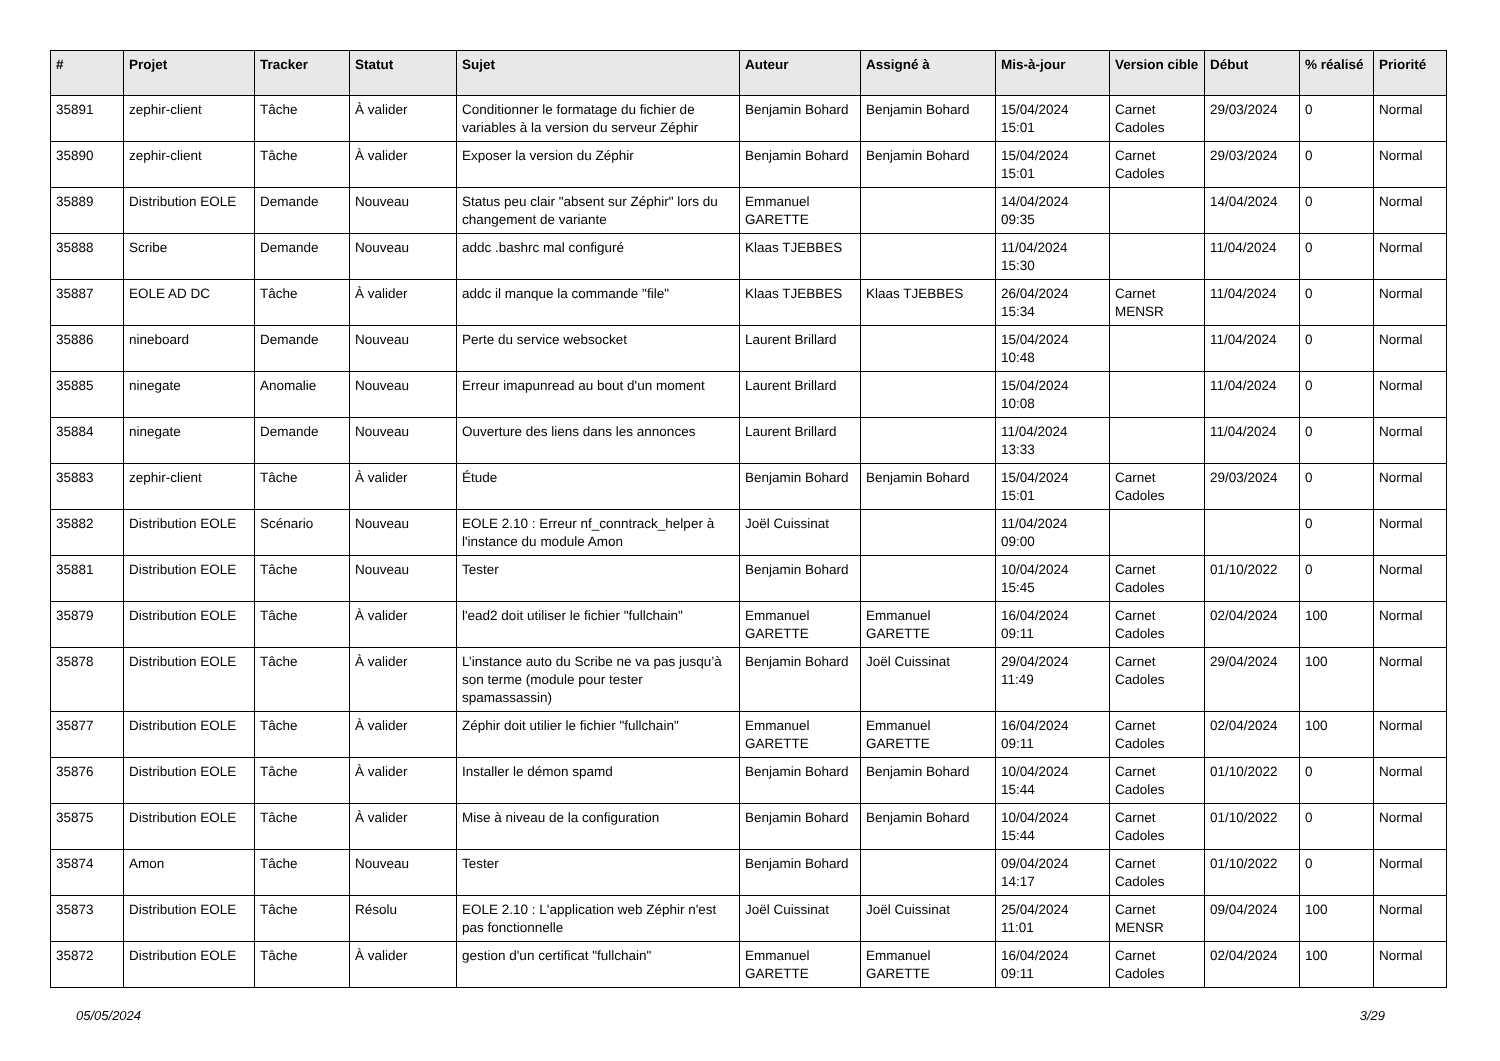| # | Projet | Tracker | Statut | Sujet | Auteur | Assigné à | Mis-à-jour | Version cible | Début | % réalisé | Priorité |
| --- | --- | --- | --- | --- | --- | --- | --- | --- | --- | --- | --- |
| 35891 | zephir-client | Tâche | À valider | Conditionner le formatage du fichier de variables à la version du serveur Zéphir | Benjamin Bohard | Benjamin Bohard | 15/04/2024 15:01 | Carnet Cadoles | 29/03/2024 | 0 | Normal |
| 35890 | zephir-client | Tâche | À valider | Exposer la version du Zéphir | Benjamin Bohard | Benjamin Bohard | 15/04/2024 15:01 | Carnet Cadoles | 29/03/2024 | 0 | Normal |
| 35889 | Distribution EOLE | Demande | Nouveau | Status peu clair "absent sur Zéphir" lors du changement de variante | Emmanuel GARETTE | | 14/04/2024 09:35 | | 14/04/2024 | 0 | Normal |
| 35888 | Scribe | Demande | Nouveau | addc .bashrc mal configuré | Klaas TJEBBES | | 11/04/2024 15:30 | | 11/04/2024 | 0 | Normal |
| 35887 | EOLE AD DC | Tâche | À valider | addc il manque la commande "file" | Klaas TJEBBES | Klaas TJEBBES | 26/04/2024 15:34 | Carnet MENSR | 11/04/2024 | 0 | Normal |
| 35886 | nineboard | Demande | Nouveau | Perte du service websocket | Laurent Brillard | | 15/04/2024 10:48 | | 11/04/2024 | 0 | Normal |
| 35885 | ninegate | Anomalie | Nouveau | Erreur imapunread au bout d'un moment | Laurent Brillard | | 15/04/2024 10:08 | | 11/04/2024 | 0 | Normal |
| 35884 | ninegate | Demande | Nouveau | Ouverture des liens dans les annonces | Laurent Brillard | | 11/04/2024 13:33 | | 11/04/2024 | 0 | Normal |
| 35883 | zephir-client | Tâche | À valider | Étude | Benjamin Bohard | Benjamin Bohard | 15/04/2024 15:01 | Carnet Cadoles | 29/03/2024 | 0 | Normal |
| 35882 | Distribution EOLE | Scénario | Nouveau | EOLE 2.10 : Erreur nf_conntrack_helper à l'instance du module Amon | Joël Cuissinat | | 11/04/2024 09:00 | | | 0 | Normal |
| 35881 | Distribution EOLE | Tâche | Nouveau | Tester | Benjamin Bohard | | 10/04/2024 15:45 | Carnet Cadoles | 01/10/2022 | 0 | Normal |
| 35879 | Distribution EOLE | Tâche | À valider | l'ead2 doit utiliser le fichier "fullchain" | Emmanuel GARETTE | Emmanuel GARETTE | 16/04/2024 09:11 | Carnet Cadoles | 02/04/2024 | 100 | Normal |
| 35878 | Distribution EOLE | Tâche | À valider | L’instance auto du Scribe ne va pas jusqu’à son terme (module pour tester spamassassin) | Benjamin Bohard | Joël Cuissinat | 29/04/2024 11:49 | Carnet Cadoles | 29/04/2024 | 100 | Normal |
| 35877 | Distribution EOLE | Tâche | À valider | Zéphir doit utilier le fichier "fullchain" | Emmanuel GARETTE | Emmanuel GARETTE | 16/04/2024 09:11 | Carnet Cadoles | 02/04/2024 | 100 | Normal |
| 35876 | Distribution EOLE | Tâche | À valider | Installer le démon spamd | Benjamin Bohard | Benjamin Bohard | 10/04/2024 15:44 | Carnet Cadoles | 01/10/2022 | 0 | Normal |
| 35875 | Distribution EOLE | Tâche | À valider | Mise à niveau de la configuration | Benjamin Bohard | Benjamin Bohard | 10/04/2024 15:44 | Carnet Cadoles | 01/10/2022 | 0 | Normal |
| 35874 | Amon | Tâche | Nouveau | Tester | Benjamin Bohard | | 09/04/2024 14:17 | Carnet Cadoles | 01/10/2022 | 0 | Normal |
| 35873 | Distribution EOLE | Tâche | Résolu | EOLE 2.10 : L'application web Zéphir n'est pas fonctionnelle | Joël Cuissinat | Joël Cuissinat | 25/04/2024 11:01 | Carnet MENSR | 09/04/2024 | 100 | Normal |
| 35872 | Distribution EOLE | Tâche | À valider | gestion d'un certificat "fullchain" | Emmanuel GARETTE | Emmanuel GARETTE | 16/04/2024 09:11 | Carnet Cadoles | 02/04/2024 | 100 | Normal |
05/05/2024 3/29